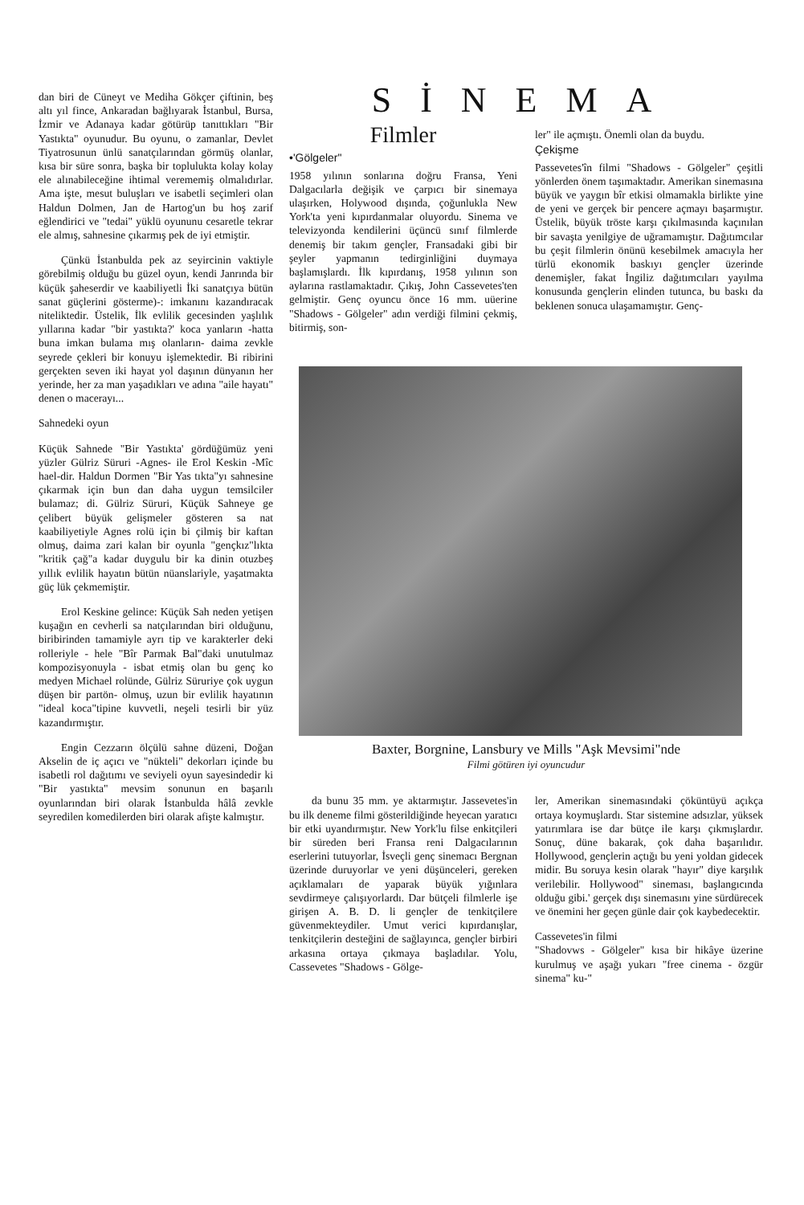dan biri de Cüneyt ve Mediha Gökçer çiftinin, beş altı yıl fince, Ankaradan bağlıyarak İstanbul, Bursa, İzmir ve Adanaya kadar götürüp tanıttıkları "Bir Yastıkta" oyunudur. Bu oyunu, o zamanlar, Devlet Tiyatrosunun ünlü sanatçılarından görmüş olanlar, kısa bir süre sonra, başka bir toplulukta kolay kolay ele alınabileceğine ihtimal verememiş olmalıdırlar. Ama işte, mesut buluşları ve isabetli seçimleri olan Haldun Dolmen, Jan de Hartog'un bu hoş zarif eğlendirici ve "tedai" yüklü oyununu cesaretle tekrar ele almış, sahnesine çıkarmış pek de iyi etmiştir.
Çünkü İstanbulda pek az seyircinin vaktiyle görebilmiş olduğu bu güzel oyun, kendi Janrında bir küçük şaheserdir ve kaabiliyetli İki sanatçıya bütün sanat güçlerini gösterme)-: imkanını kazandıracak niteliktedir. Üstelik, İlk evlilik gecesinden yaşlılık yıllarına kadar "bir yastıkta?' koca yanların -hatta buna imkan bulama mış olanların- daima zevkle seyrede çekleri bir konuyu işlemektedir. Bi ribirini gerçekten seven iki hayat yol daşının dünyanın her yerinde, her za man yaşadıkları ve adına "aile hayatı" denen o macerayı...
Sahnedeki oyun
Küçük Sahnede "Bir Yastıkta' gördüğümüz yeni yüzler Gülriz Süruri -Agnes- ile Erol Keskin -Mîc hael-dir. Haldun Dormen "Bir Yas tıkta"yı sahnesine çıkarmak için bun dan daha uygun temsilciler bulamaz; di. Gülriz Süruri, Küçük Sahneye ge çelibert büyük gelişmeler gösteren sa nat kaabiliyetiyle Agnes rolü için bi çilmiş bir kaftan olmuş, daima zari kalan bir oyunla "gençkız"lıkta "kritik çağ"a kadar duygulu bir ka dinin otuzbeş yıllık evlilik hayatın bütün nüanslariyle, yaşatmakta güç lük çekmemiştir.
Erol Keskine gelince: Küçük Sah neden yetişen kuşağın en cevherli sa natçılarından biri olduğunu, biribirinden tamamiyle ayrı tip ve karakterler deki rolleriyle - hele "Bîr Parmak Bal"daki unutulmaz kompozisyonuyla - isbat etmiş olan bu genç ko medyen Michael rolünde, Gülriz Süruriye çok uygun düşen bir partön- olmuş, uzun bir evlilik hayatının "ideal koca"tipine kuvvetli, neşeli tesirli bir yüz kazandırmıştır.
Engin Cezzarın ölçülü sahne düzeni, Doğan Akselin de iç açıcı ve "nükteli" dekorları içinde bu isabetli rol dağıtımı ve seviyeli oyun sayesindedir ki "Bir yastıkta" mevsim sonunun en başarılı oyunlarından biri olarak İstanbulda hâlâ zevkle seyredilen komedilerden biri olarak afişte kalmıştır.
SİNEMA
Filmler
•'Gölgeler"
1958 yılının sonlarına doğru Fransa, Yeni Dalgacılarla değişik ve çarpıcı bir sinemaya ulaşırken, Holywood dışında, çoğunlukla New York'ta yeni kıpırdanmalar oluyordu. Sinema ve televizyonda kendilerini üçüncü sınıf filmlerde denemiş bir takım gençler, Fransadaki gibi bir şeyler yapmanın tedirginliğini duymaya başlamışlardı. İlk kıpırdanış, 1958 yılının son aylarına rastlamaktadır. Çıkış, John Cassevetes'ten gelmiştir. Genç oyuncu önce 16 mm. uüerine "Shadows - Gölgeler" adın verdiği filmini çekmiş, bitirmiş, son-
ler" ile açmıştı. Önemli olan da buydu.
Çekişme
Passevetes'în filmi "Shadows - Gölgeler" çeşitli yönlerden önem taşımaktadır. Amerikan sinemasına büyük ve yaygın bîr etkisi olmamakla birlikte yine de yeni ve gerçek bir pencere açmayı başarmıştır. Üstelik, büyük tröste karşı çıkılmasında kaçınılan bir savaşta yenilgiye de uğramamıştır. Dağıtımcılar bu çeşit filmlerin önünü kesebilmek amacıyla her türlü ekonomik baskıyı gençler üzerinde denemişler, fakat İngiliz dağıtımcıları yayılma konusunda gençlerin elinden tutunca, bu baskı da beklenen sonuca ulaşamamıştır. Genç-
Baxter, Borgnine, Lansbury ve Mills "Aşk Mevsimi"nde
Filmi götüren iyi oyuncudur
da bunu 35 mm. ye aktarmıştır. Jassevetes'in bu ilk deneme filmi gösterildiğinde heyecan yaratıcı bir etki uyandırmıştır. New York'lu filse enkitçileri bir süreden beri Fransa reni Dalgacılarının eserlerini tutuyorlar, İsveçli genç sinemacı Bergnan üzerinde duruyorlar ve yeni düşünceleri, gereken açıklamaları de yaparak büyük yığınlara sevdirmeye çalışıyorlardı. Dar bütçeli filmlerle işe girişen A. B. D. li gençler de tenkitçilere güvenmekteydiler. Umut verici kıpırdanışlar, tenkitçilerin desteğini de sağlayınca, gençler birbiri arkasına ortaya çıkmaya başladılar. Yolu, Cassevetes "Shadows - Gölge-
ler, Amerikan sinemasındaki çöküntüyü açıkça ortaya koymuşlardı. Star sistemine adsızlar, yüksek yatırımlara ise dar bütçe ile karşı çıkmışlardır. Sonuç, düne bakarak, çok daha başarılıdır. Hollywood, gençlerin açtığı bu yeni yoldan gidecek midir. Bu soruya kesin olarak "hayır" diye karşılık verilebilir. Hollywood" sineması, başlangıcında olduğu gibi.' gerçek dışı sinemasını yine sürdürecek ve önemini her geçen günle dair çok kaybedecektir.
Cassevetes'in filmi
"Shadovws - Gölgeler" kısa bir hikâye üzerine kurulmuş ve aşağı yukarı "free cinema - özgür sinema" ku-"